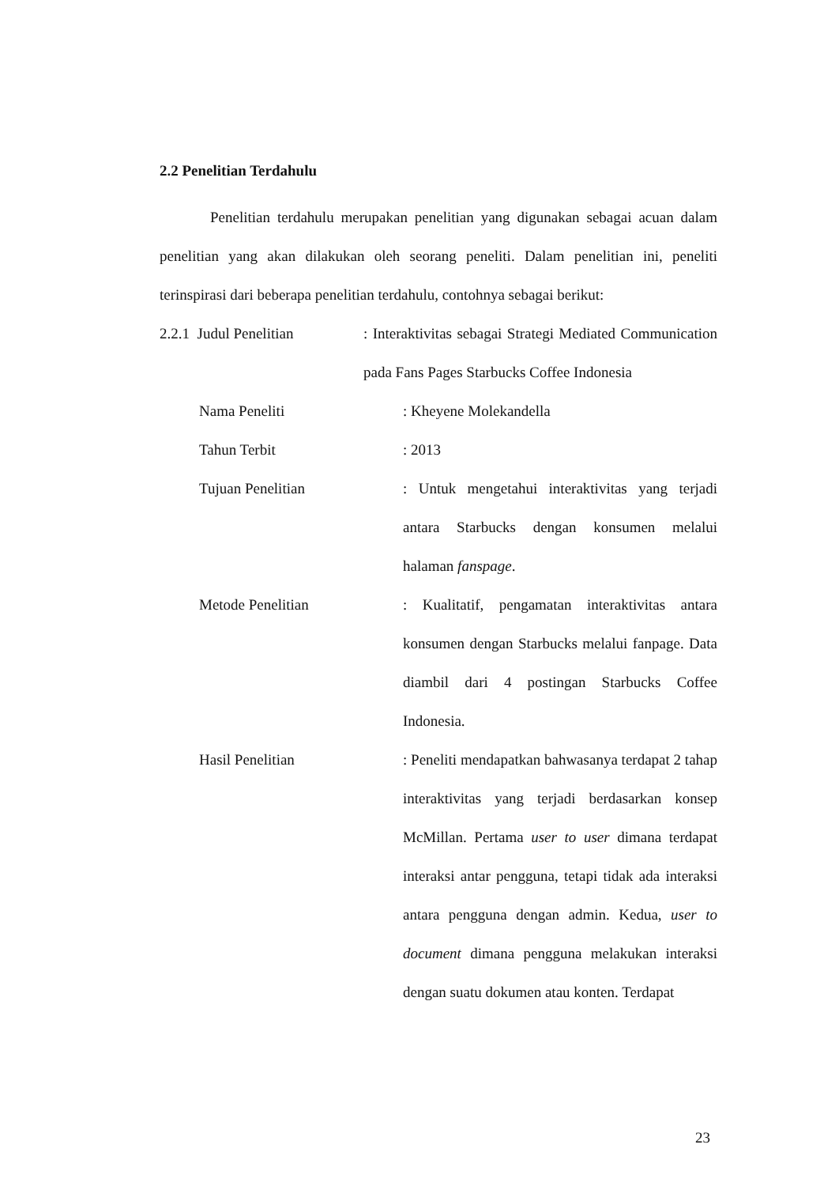2.2 Penelitian Terdahulu
Penelitian terdahulu merupakan penelitian yang digunakan sebagai acuan dalam penelitian yang akan dilakukan oleh seorang peneliti. Dalam penelitian ini, peneliti terinspirasi dari beberapa penelitian terdahulu, contohnya sebagai berikut:
2.2.1 Judul Penelitian
: Interaktivitas sebagai Strategi Mediated Communication pada Fans Pages Starbucks Coffee Indonesia
Nama Peneliti : Kheyene Molekandella
Tahun Terbit : 2013
Tujuan Penelitian : Untuk mengetahui interaktivitas yang terjadi antara Starbucks dengan konsumen melalui halaman fanspage.
Metode Penelitian : Kualitatif, pengamatan interaktivitas antara konsumen dengan Starbucks melalui fanpage. Data diambil dari 4 postingan Starbucks Coffee Indonesia.
Hasil Penelitian : Peneliti mendapatkan bahwasanya terdapat 2 tahap interaktivitas yang terjadi berdasarkan konsep McMillan. Pertama user to user dimana terdapat interaksi antar pengguna, tetapi tidak ada interaksi antara pengguna dengan admin. Kedua, user to document dimana pengguna melakukan interaksi dengan suatu dokumen atau konten. Terdapat
23